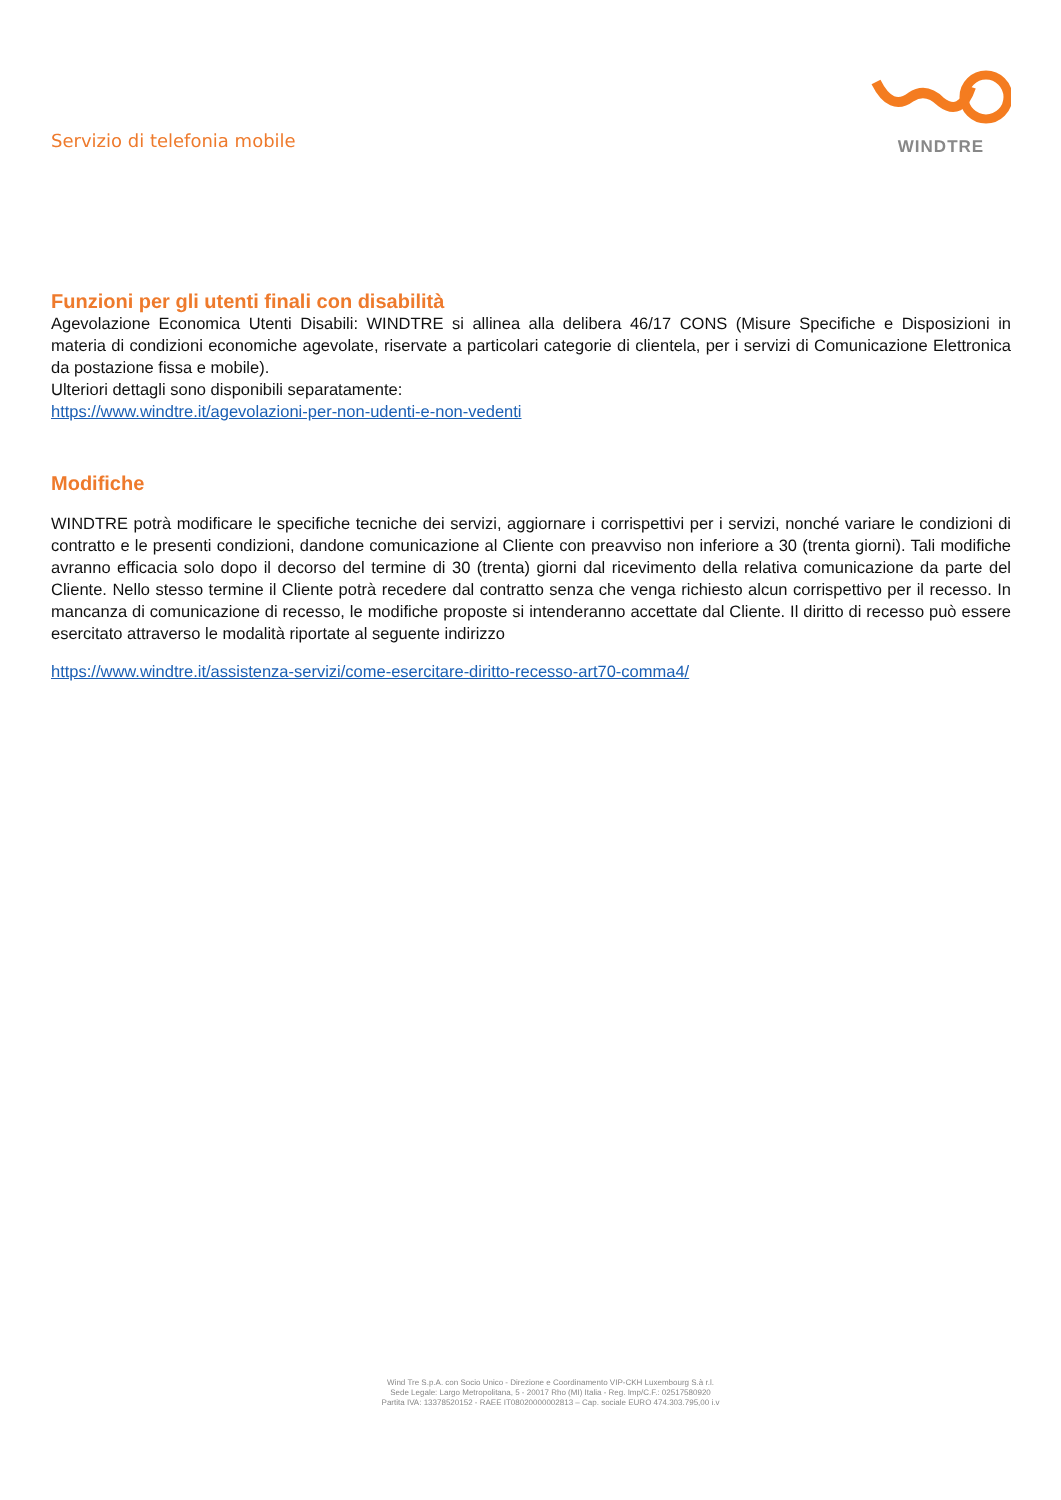Servizio di telefonia mobile
WINDTRE
Funzioni per gli utenti finali con disabilità
Agevolazione Economica Utenti Disabili: WINDTRE si allinea alla delibera 46/17 CONS (Misure Specifiche e Disposizioni in materia di condizioni economiche agevolate, riservate a particolari categorie di clientela, per i servizi di Comunicazione Elettronica da postazione fissa e mobile).
Ulteriori dettagli sono disponibili separatamente:
https://www.windtre.it/agevolazioni-per-non-udenti-e-non-vedenti
Modifiche
WINDTRE potrà modificare le specifiche tecniche dei servizi, aggiornare i corrispettivi per i servizi, nonché variare le condizioni di contratto e le presenti condizioni, dandone comunicazione al Cliente con preavviso non inferiore a 30 (trenta giorni). Tali modifiche avranno efficacia solo dopo il decorso del termine di 30 (trenta) giorni dal ricevimento della relativa comunicazione da parte del Cliente. Nello stesso termine il Cliente potrà recedere dal contratto senza che venga richiesto alcun corrispettivo per il recesso. In mancanza di comunicazione di recesso, le modifiche proposte si intenderanno accettate dal Cliente. Il diritto di recesso può essere esercitato attraverso le modalità riportate al seguente indirizzo
https://www.windtre.it/assistenza-servizi/come-esercitare-diritto-recesso-art70-comma4/
Wind Tre S.p.A. con Socio Unico - Direzione e Coordinamento VIP-CKH Luxembourg S.à r.l.
Sede Legale: Largo Metropolitana, 5 - 20017 Rho (MI) Italia - Reg. Imp/C.F.: 02517580920
Partita IVA: 13378520152 - RAEE IT08020000002813 – Cap. sociale EURO 474.303.795,00 i.v